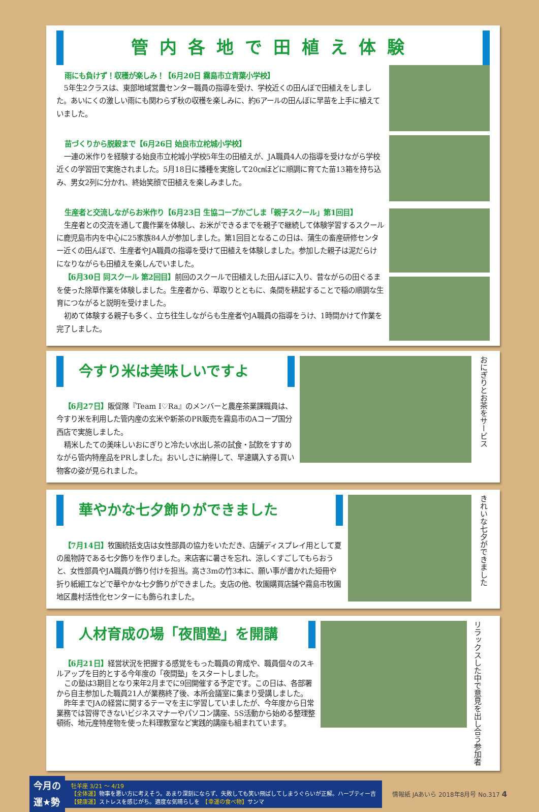管内各地で田植え体験
雨にも負けず！収穫が楽しみ！【6月20日 霧島市立青葉小学校】
5年生2クラスは、東部地域営農センター職員の指導を受け、学校近くの田んぼで田植えをしました。あいにくの激しい雨にも関わらず秋の収穫を楽しみに、約6アールの田んぼに早苗を上手に植えていました。
苗づくりから脱穀まで【6月26日 始良市立柁城小学校】
一連の米作りを経験する始良市立柁城小学校5年生の田植えが、JA職員4人の指導を受けながら学校近くの学習田で実施されました。5月18日に播種を実施して20㎝ほどに順調に育てた苗13箱を持ち込み、男女2列に分かれ、終始笑顔で田植えを楽しみました。
生産者と交流しながらお米作り【6月23日 生協コープかごしま「親子スクール」第1回目】
生産者との交流を通して農作業を体験し、お米ができるまでを親子で継続して体験学習するスクールに鹿児島市内を中心に25家族84人が参加しました。第1回目となるこの日は、蒲生の畜産研修センター近くの田んぼで、生産者やJA職員の指導を受けて田植えを体験しました。参加した親子は泥だらけになりながらも田植えを楽しんでいました。
【6月30日 同スクール 第2回目】前回のスクールで田植えした田んぼに入り、昔ながらの田ぐるまを使った除草作業を体験しました。生産者から、草取りとともに、条間を耕起することで稲の順調な生育につながると説明を受けました。
初めて体験する親子も多く、立ち往生しながらも生産者やJA職員の指導をうけ、1時間かけて作業を完了しました。
今すり米は美味しいですよ
【6月27日】販促隊『Team I♡Ra』のメンバーと農産茶業課職員は、今すり米を利用した管内産の玄米や新茶のPR販売を霧島市のAコープ国分西店で実施しました。
精米したての美味しいおにぎりと冷たい水出し茶の試食・試飲をすすめながら管内特産品をPRしました。おいしさに納得して、早速購入する買い物客の姿が見られました。
おにぎりとお茶をサービス
華やかな七夕飾りができました
【7月14日】牧園統括支店は女性部員の協力をいただき、店舗ディスプレイ用として夏の風物詩である七夕飾りを作りました。来店客に暑さを忘れ、涼しくすごしてもらおうと、女性部員やJA職員が飾り付けを担当。高さ3mの竹3本に、願い事が書かれた短冊や折り紙細工などで華やかな七夕飾りができました。支店の他、牧園購買店舗や霧島市牧園地区農村活性化センターにも飾られました。
きれいな七夕ができました
人材育成の場「夜間塾」を開講
【6月21日】経営状況を把握する感覚をもった職員の育成や、職員個々のスキルアップを目的とする今年度の「夜間塾」をスタートしました。
この塾は3期目となり来年2月までに9回開催する予定です。この日は、各部署から自主参加した職員21人が業務終了後、本所会議室に集まり受講しました。
昨年までJAの経営に関するテーマを主に学習していましたが、今年度から日常業務では習得できないビジネスマナーやパソコン講座、5S活動から始める整理整頓術、地元産特産物を使った料理教室など実践的講座も組まれています。
リラックスした中で意見を出し合う参加者
今月の
運★勢
牡羊座 3/21 ～ 4/19
【全体運】物事を悪い方に考えそう。あまり深刻にならず、失敗しても笑い飛ばしてしまうぐらいが正解。ハーブティー吉
【健康運】ストレスを感じがち。適度な気晴らしを　【幸運の食べ物】サンマ
情報紙 JAあいら 2018年8月号 No.317 4